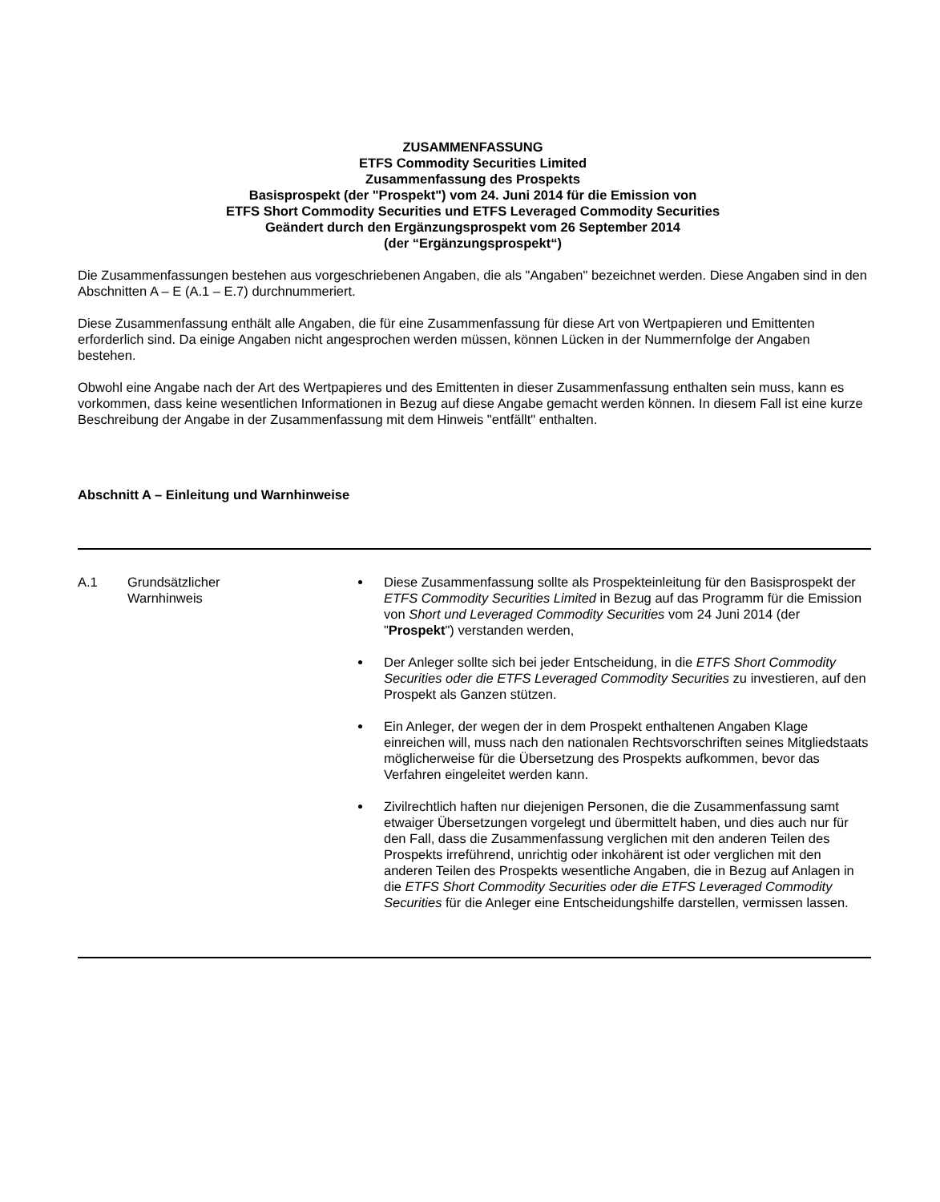ZUSAMMENFASSUNG
ETFS Commodity Securities Limited
Zusammenfassung des Prospekts
Basisprospekt (der "Prospekt") vom 24. Juni 2014 für die Emission von
ETFS Short Commodity Securities und ETFS Leveraged Commodity Securities
Geändert durch den Ergänzungsprospekt vom 26 September 2014
(der “Ergänzungsprospekt“)
Die Zusammenfassungen bestehen aus vorgeschriebenen Angaben, die als "Angaben" bezeichnet werden. Diese Angaben sind in den Abschnitten A – E (A.1 – E.7) durchnummeriert.
Diese Zusammenfassung enthält alle Angaben, die für eine Zusammenfassung für diese Art von Wertpapieren und Emittenten erforderlich sind. Da einige Angaben nicht angesprochen werden müssen, können Lücken in der Nummernfolge der Angaben bestehen.
Obwohl eine Angabe nach der Art des Wertpapieres und des Emittenten in dieser Zusammenfassung enthalten sein muss, kann es vorkommen, dass keine wesentlichen Informationen in Bezug auf diese Angabe gemacht werden können. In diesem Fall ist eine kurze Beschreibung der Angabe in der Zusammenfassung mit dem Hinweis "entfällt" enthalten.
Abschnitt A – Einleitung und Warnhinweise
| A.1 | Grundsätzlicher Warnhinweis | Diese Zusammenfassung sollte als Prospekteinleitung für den Basisprospekt der ETFS Commodity Securities Limited in Bezug auf das Programm für die Emission von Short und Leveraged Commodity Securities vom 24 Juni 2014 (der " Prospekt ") verstanden werden, Der Anleger sollte sich bei jeder Entscheidung, in die ETFS Short Commodity Securities oder die ETFS Leveraged Commodity Securities zu investieren, auf den Prospekt als Ganzen stützen. Ein Anleger, der wegen der in dem Prospekt enthaltenen Angaben Klage einreichen will, muss nach den nationalen Rechtsvorschriften seines Mitgliedstaats möglicherweise für die Übersetzung des Prospekts aufkommen, bevor das Verfahren eingeleitet werden kann. Zivilrechtlich haften nur diejenigen Personen, die die Zusammenfassung samt etwaiger Übersetzungen vorgelegt und übermittelt haben, und dies auch nur für den Fall, dass die Zusammenfassung verglichen mit den anderen Teilen des Prospekts irreführend, unrichtig oder inkohärent ist oder verglichen mit den anderen Teilen des Prospekts wesentliche Angaben, die in Bezug auf Anlagen in die ETFS Short Commodity Securities oder die ETFS Leveraged Commodity Securities für die Anleger eine Entscheidungshilfe darstellen, vermissen lassen. |